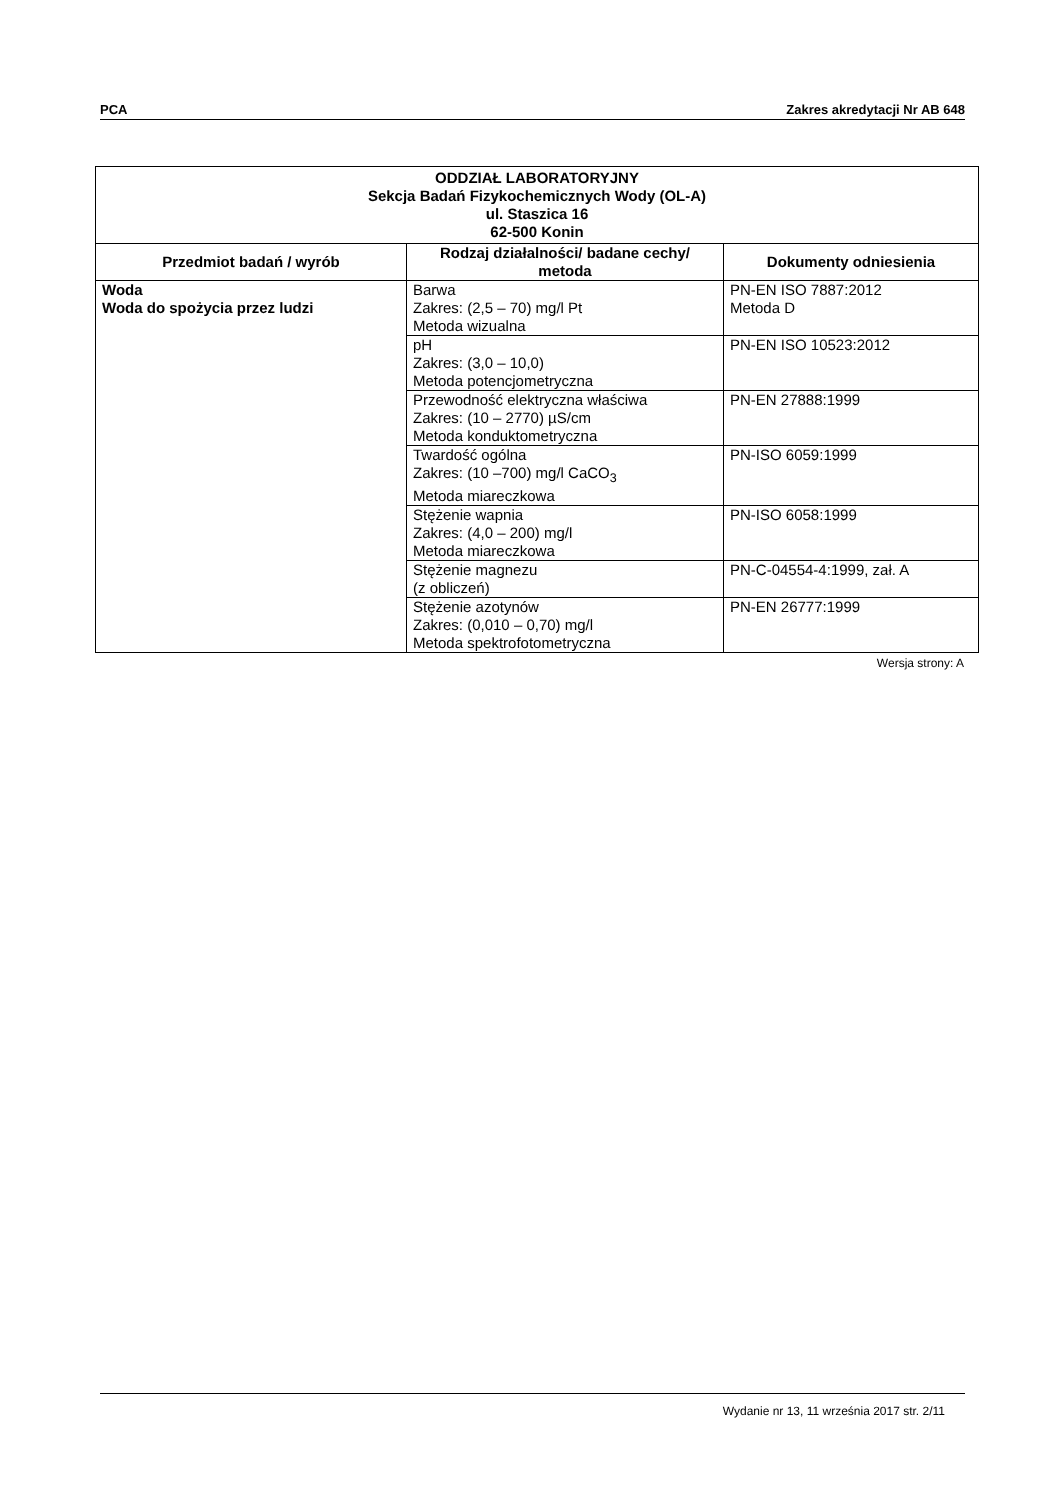PCA Zakres akredytacji Nr AB 648
| ODDZIAŁ LABORATORYJNY Sekcja Badań Fizykochemicznych Wody (OL-A) ul. Staszica 16 62-500 Konin | | |
| --- | --- | --- |
| Przedmiot badań / wyrób | Rodzaj działalności/ badane cechy/ metoda | Dokumenty odniesienia |
| Woda Woda do spożycia przez ludzi | Barwa Zakres: (2,5 – 70) mg/l Pt Metoda wizualna | PN-EN ISO 7887:2012 Metoda D |
| | pH Zakres: (3,0 – 10,0) Metoda potencjometryczna | PN-EN ISO 10523:2012 |
| | Przewodność elektryczna właściwa Zakres: (10 – 2770) µS/cm Metoda konduktometryczna | PN-EN 27888:1999 |
| | Twardość ogólna Zakres: (10 –700) mg/l CaCO<sub>3</sub> Metoda miareczkowa | PN-ISO 6059:1999 |
| | Stężenie wapnia Zakres: (4,0 – 200) mg/l Metoda miareczkowa | PN-ISO 6058:1999 |
| | Stężenie magnezu (z obliczeń) | PN-C-04554-4:1999, zał. A |
| | Stężenie azotynów Zakres: (0,010 – 0,70) mg/l Metoda spektrofotometryczna | PN-EN 26777:1999 |
Wersja strony: A
Wydanie nr 13, 11 września 2017 str. 2/11